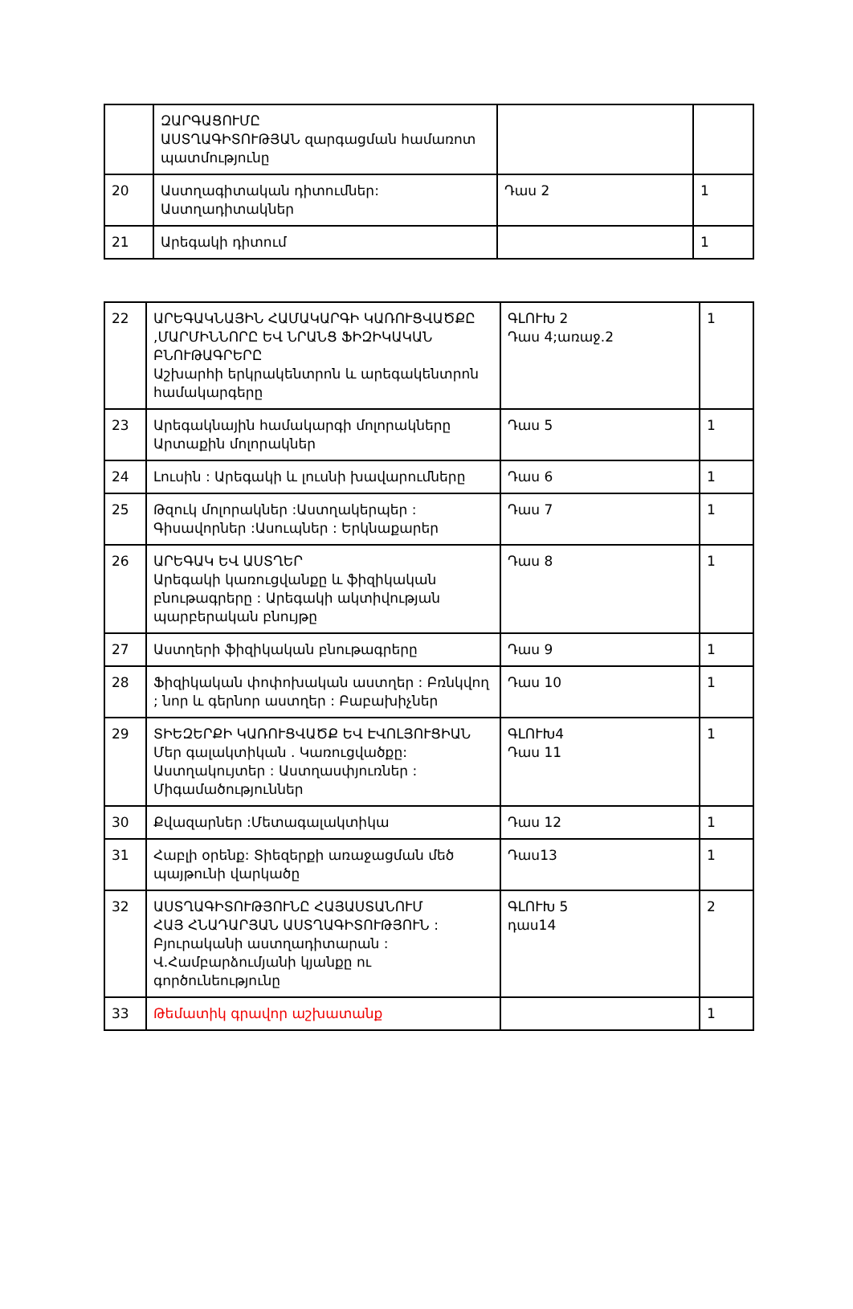| | ԶԱՐԳԱՑՈՒՄԸ ԱՍՏՂԱԳԻՏՈՒԹՅԱՆ զարգացման համառոտ պատմությունը | | |
| 20 | Աստղագիտական դիտումներ: Աստղադիտակներ | Դաս 2 | 1 |
| 21 | Արեգակի դիտում | | 1 |
| 22 | ԱՐԵԳԱԿՆԱՅԻՆ ՀԱՄԱԿԱՐԳԻ ԿԱՌՈՒՑՎԱԾՔԸ ,ՄԱՐՄԻՆՆՈՐԸ ԵՎ ՆՐԱՆՑ ՖԻԶԻԿԱԿԱՆ ԲՆՈՒԹԱԳՐԵՐԸ Աշխարհի երկրակենտրոն և արեգակենտրոն համակարգերը | ԳԼՈՒԽ 2 Դաս 4;առաջ.2 | 1 |
| 23 | Արեգակնային համակարգի մոլորակները Արտաքին մոլորակներ | Դաս 5 | 1 |
| 24 | Լուսին : Արեգակի և լուսնի խավարումները | Դաս 6 | 1 |
| 25 | Թզուկ մոլորակներ :Աստղակերպեր : Գիսավորներ :Ասուպներ : Երկնաքարեր | Դաս 7 | 1 |
| 26 | ԱՐԵԳԱԿ ԵՎ ԱՍՏՂԵՐ Արեգակի կառուցվանքը և ֆիզիկական բնութագրերը : Արեգակի ակտիվության պարբերական բնույթը | Դաս 8 | 1 |
| 27 | Աստղերի ֆիզիկական բնութագրերը | Դաս 9 | 1 |
| 28 | Ֆիզիկական փոփոխական աստղեր : Բռնկվող ; նոր և գերնոր աստղեր : Բաբախիչներ | Դաս 10 | 1 |
| 29 | ՏԻԵԶԵՐՔԻ ԿԱՌՈՒՑՎԱԾՔ ԵՎ ԷՎՈԼՅՈՒՑԻԱՆ Մեր գալակտիկան . Կառուցվածքը: Աստղակույտեր : Աստղասփյուռներ : Միգամածություններ | ԳԼՈՒԽ4 Դաս 11 | 1 |
| 30 | Քվազարներ :Մետագալակտիկա | Դաս 12 | 1 |
| 31 | Հաբլի օրենք: Տիեզերքի առաջացման մեծ պայթունի վարկածը | Դաս13 | 1 |
| 32 | ԱՍՏՂԱԳԻՏՈՒԹՅՈՒՆԸ ՀԱՅԱՍՏԱՆՈՒՄ ՀԱՅ ՀՆԱԴԱՐՅԱՆ ԱՍՏՂԱԳԻՏՈՒԹՅՈՒՆ : Բյուրականի աստղադիտարան : Վ.Համբարձումյանի կյանքը ու գործունեությունը | ԳԼՈՒԽ 5 դաս14 | 2 |
| 33 | Թեմատիկ գրավոր աշխատանք | | 1 |